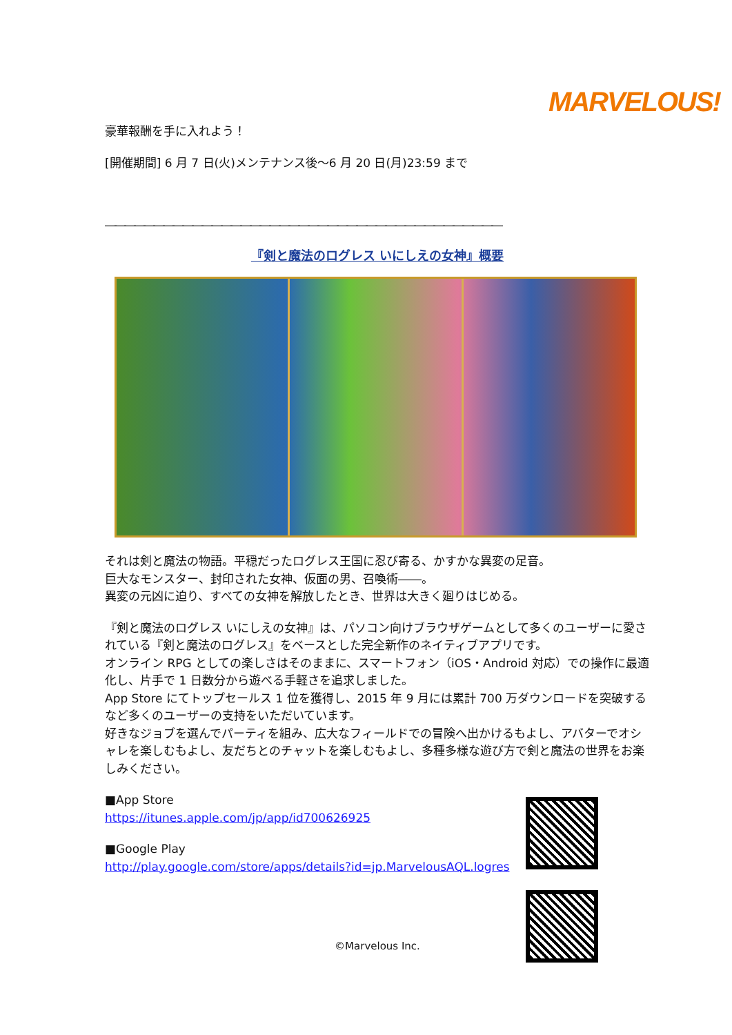MARVELOUS!
豪華報酬を手に入れよう！
[開催期間] 6 月 7 日(火)メンテナンス後～6 月 20 日(月)23:59 まで
―――――――――――――――――――――――――――――――――――――――――
『剣と魔法のログレス いにしえの女神』概要
それは剣と魔法の物語。平穏だったログレス王国に忍び寄る、かすかな異変の足音。
巨大なモンスター、封印された女神、仮面の男、召喚術――。
異変の元凶に迫り、すべての女神を解放したとき、世界は大きく廻りはじめる。
『剣と魔法のログレス いにしえの女神』は、パソコン向けブラウザゲームとして多くのユーザーに愛されている『剣と魔法のログレス』をベースとした完全新作のネイティブアプリです。
オンライン RPG としての楽しさはそのままに、スマートフォン（iOS・Android 対応）での操作に最適化し、片手で 1 日数分から遊べる手軽さを追求しました。
App Store にてトップセールス 1 位を獲得し、2015 年 9 月には累計 700 万ダウンロードを突破するなど多くのユーザーの支持をいただいています。
好きなジョブを選んでパーティを組み、広大なフィールドでの冒険へ出かけるもよし、アバターでオシャレを楽しむもよし、友だちとのチャットを楽しむもよし、多種多様な遊び方で剣と魔法の世界をお楽しみください。
■App Store
https://itunes.apple.com/jp/app/id700626925
■Google Play
http://play.google.com/store/apps/details?id=jp.MarvelousAQL.logres
©Marvelous Inc.